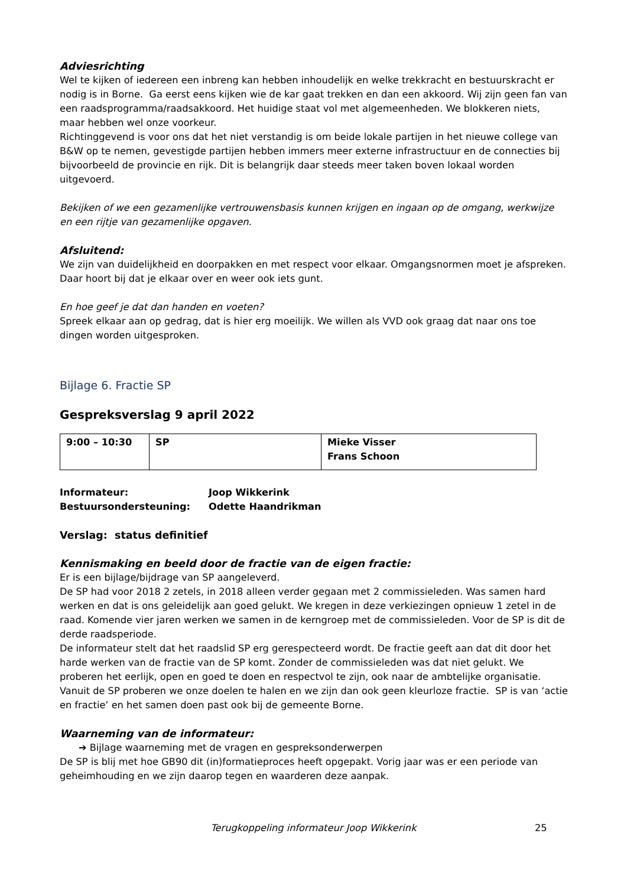Adviesrichting
Wel te kijken of iedereen een inbreng kan hebben inhoudelijk en welke trekkracht en bestuurskracht er nodig is in Borne. Ga eerst eens kijken wie de kar gaat trekken en dan een akkoord. Wij zijn geen fan van een raadsprogramma/raadsakkoord. Het huidige staat vol met algemeenheden. We blokkeren niets, maar hebben wel onze voorkeur.
Richtinggevend is voor ons dat het niet verstandig is om beide lokale partijen in het nieuwe college van B&W op te nemen, gevestigde partijen hebben immers meer externe infrastructuur en de connecties bij bijvoorbeeld de provincie en rijk. Dit is belangrijk daar steeds meer taken boven lokaal worden uitgevoerd.
Bekijken of we een gezamenlijke vertrouwensbasis kunnen krijgen en ingaan op de omgang, werkwijze en een rijtje van gezamenlijke opgaven.
Afsluitend:
We zijn van duidelijkheid en doorpakken en met respect voor elkaar. Omgangsnormen moet je afspreken. Daar hoort bij dat je elkaar over en weer ook iets gunt.
En hoe geef je dat dan handen en voeten?
Spreek elkaar aan op gedrag, dat is hier erg moeilijk. We willen als VVD ook graag dat naar ons toe dingen worden uitgesproken.
Bijlage 6. Fractie SP
Gespreksverslag 9 april 2022
| 9:00 – 10:30 | SP | Mieke Visser Frans Schoon |
Informateur: Joop Wikkerink Bestuursondersteuning: Odette Haandrikman
Verslag: status definitief
Kennismaking en beeld door de fractie van de eigen fractie:
Er is een bijlage/bijdrage van SP aangeleverd.
De SP had voor 2018 2 zetels, in 2018 alleen verder gegaan met 2 commissieleden. Was samen hard werken en dat is ons geleidelijk aan goed gelukt. We kregen in deze verkiezingen opnieuw 1 zetel in de raad. Komende vier jaren werken we samen in de kerngroep met de commissieleden. Voor de SP is dit de derde raadsperiode.
De informateur stelt dat het raadslid SP erg gerespecteerd wordt. De fractie geeft aan dat dit door het harde werken van de fractie van de SP komt. Zonder de commissieleden was dat niet gelukt. We proberen het eerlijk, open en goed te doen en respectvol te zijn, ook naar de ambtelijke organisatie. Vanuit de SP proberen we onze doelen te halen en we zijn dan ook geen kleurloze fractie. SP is van ‘actie en fractie’ en het samen doen past ook bij de gemeente Borne.
Waarneming van de informateur:
➔ Bijlage waarneming met de vragen en gespreksonderwerpen
De SP is blij met hoe GB90 dit (in)formatieproces heeft opgepakt. Vorig jaar was er een periode van geheimhouding en we zijn daarop tegen en waarderen deze aanpak.
Terugkoppeling informateur Joop Wikkerink 25